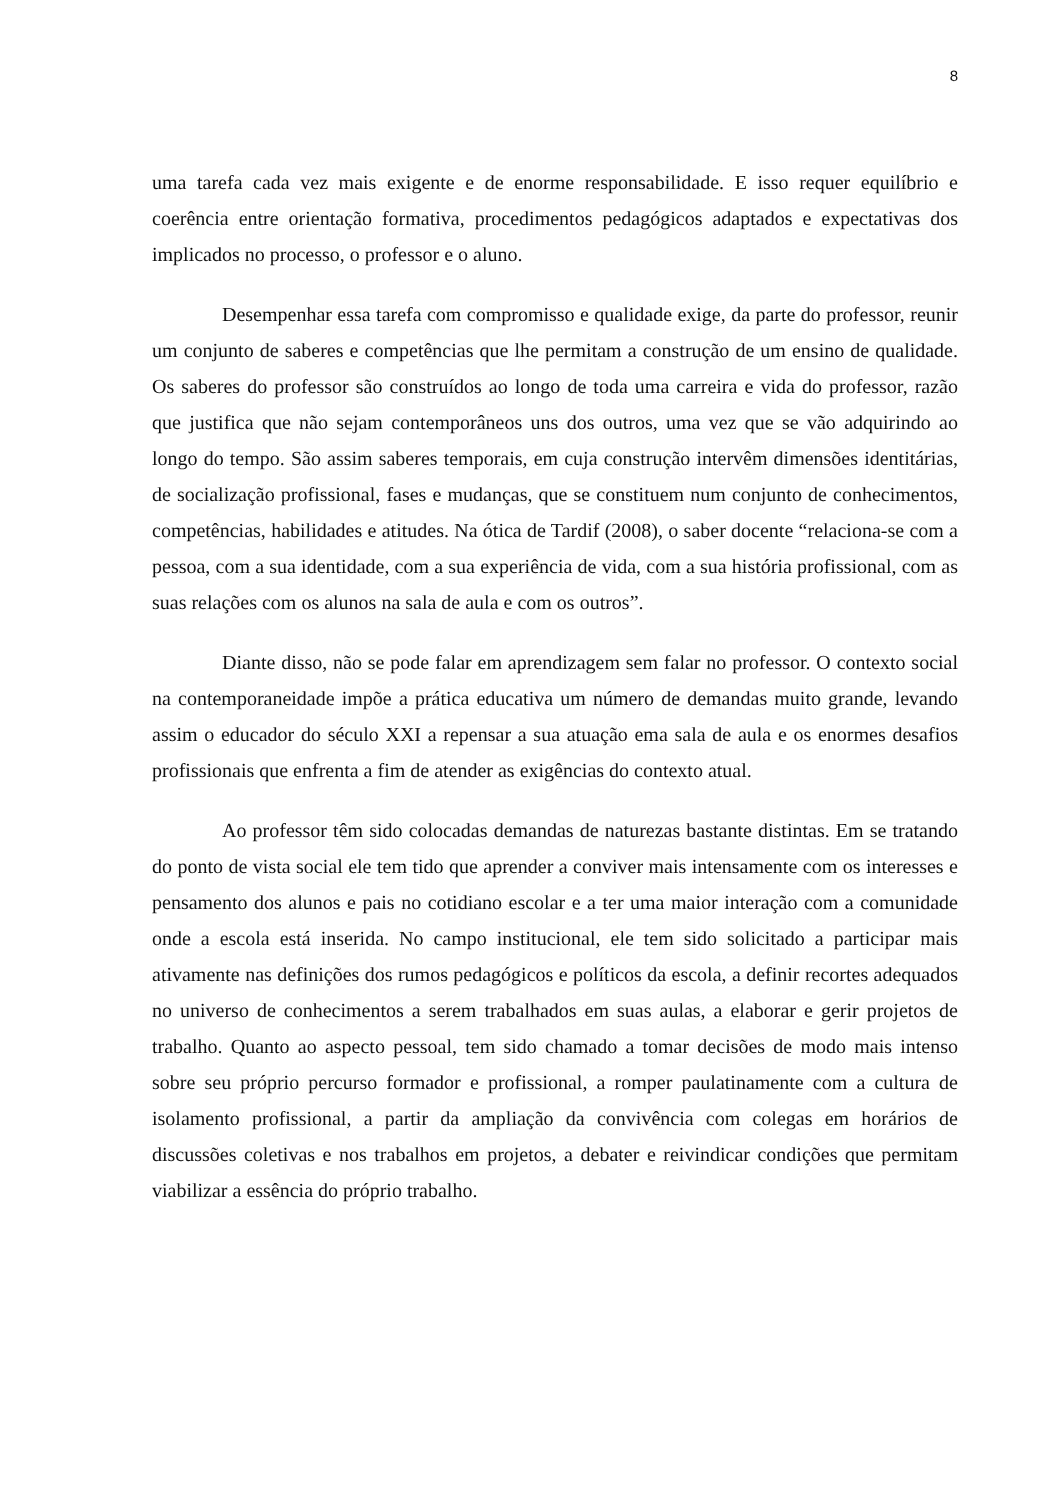8
uma tarefa cada vez mais exigente e de enorme responsabilidade. E isso requer equilíbrio e coerência entre orientação formativa, procedimentos pedagógicos adaptados e expectativas dos implicados no processo, o professor e o aluno.
Desempenhar essa tarefa com compromisso e qualidade exige, da parte do professor, reunir um conjunto de saberes e competências que lhe permitam a construção de um ensino de qualidade. Os saberes do professor são construídos ao longo de toda uma carreira e vida do professor, razão que justifica que não sejam contemporâneos uns dos outros, uma vez que se vão adquirindo ao longo do tempo. São assim saberes temporais, em cuja construção intervêm dimensões identitárias, de socialização profissional, fases e mudanças, que se constituem num conjunto de conhecimentos, competências, habilidades e atitudes. Na ótica de Tardif (2008), o saber docente “relaciona-se com a pessoa, com a sua identidade, com a sua experiência de vida, com a sua história profissional, com as suas relações com os alunos na sala de aula e com os outros”.
Diante disso, não se pode falar em aprendizagem sem falar no professor. O contexto social na contemporaneidade impõe a prática educativa um número de demandas muito grande, levando assim o educador do século XXI a repensar a sua atuação ema sala de aula e os enormes desafios profissionais que enfrenta a fim de atender as exigências do contexto atual.
Ao professor têm sido colocadas demandas de naturezas bastante distintas. Em se tratando do ponto de vista social ele tem tido que aprender a conviver mais intensamente com os interesses e pensamento dos alunos e pais no cotidiano escolar e a ter uma maior interação com a comunidade onde a escola está inserida. No campo institucional, ele tem sido solicitado a participar mais ativamente nas definições dos rumos pedagógicos e políticos da escola, a definir recortes adequados no universo de conhecimentos a serem trabalhados em suas aulas, a elaborar e gerir projetos de trabalho. Quanto ao aspecto pessoal, tem sido chamado a tomar decisões de modo mais intenso sobre seu próprio percurso formador e profissional, a romper paulatinamente com a cultura de isolamento profissional, a partir da ampliação da convivência com colegas em horários de discussões coletivas e nos trabalhos em projetos, a debater e reivindicar condições que permitam viabilizar a essência do próprio trabalho.